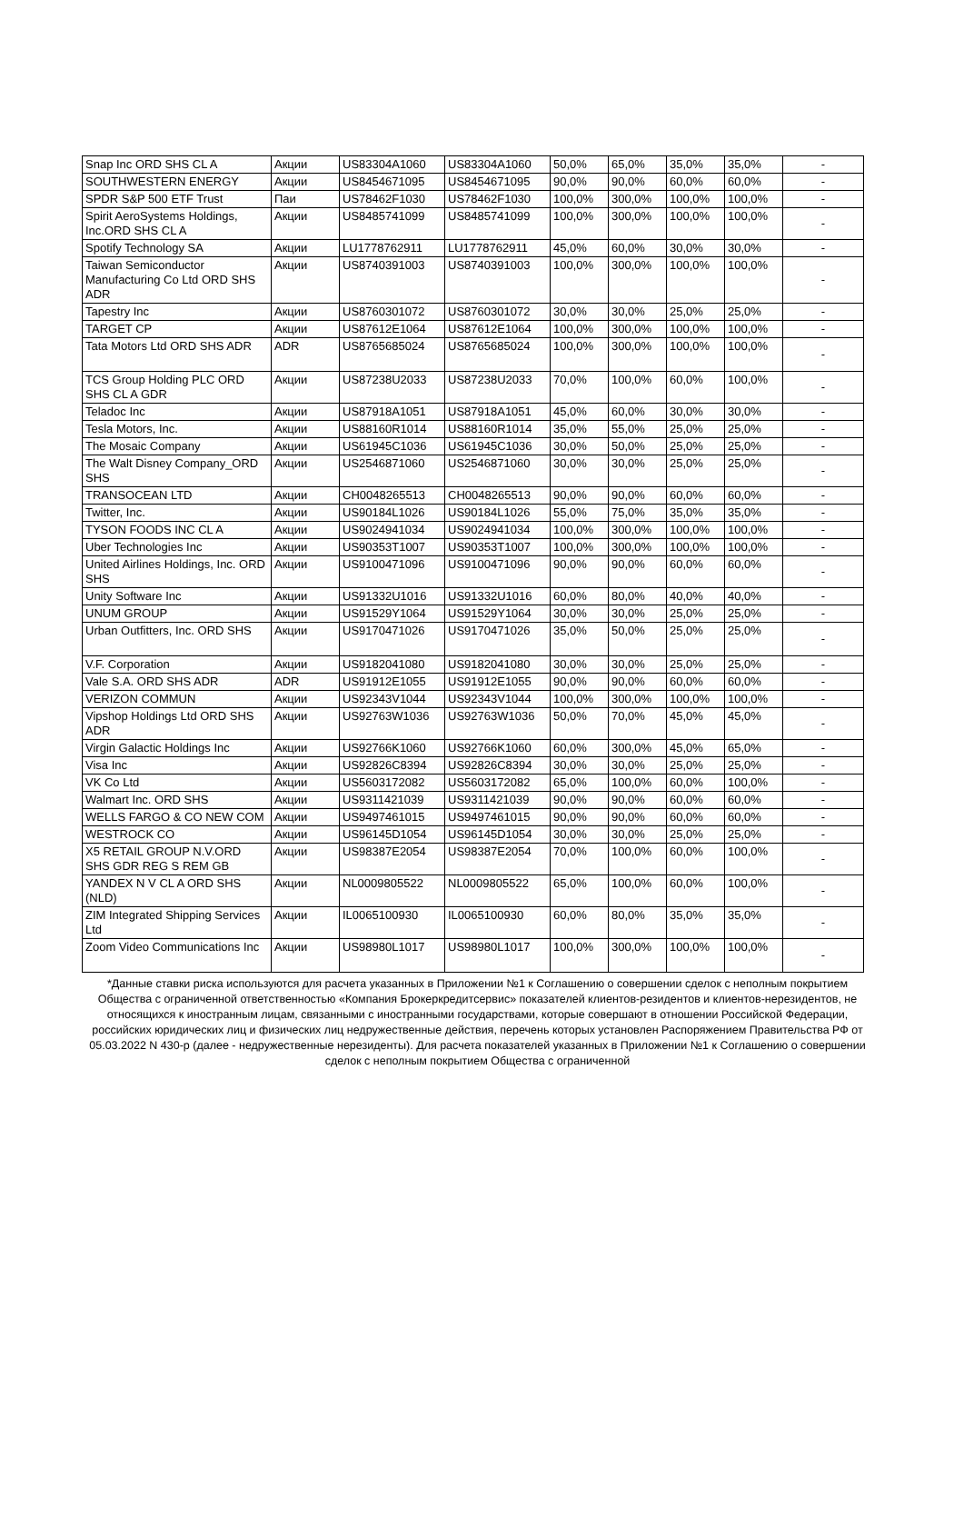| Snap Inc ORD SHS CL A | Акции | US83304A1060 | US83304A1060 | 50,0% | 65,0% | 35,0% | 35,0% | - |
| SOUTHWESTERN ENERGY | Акции | US8454671095 | US8454671095 | 90,0% | 90,0% | 60,0% | 60,0% | - |
| SPDR S&P 500 ETF Trust | Паи | US78462F1030 | US78462F1030 | 100,0% | 300,0% | 100,0% | 100,0% | - |
| Spirit AeroSystems Holdings, Inc.ORD SHS CL A | Акции | US8485741099 | US8485741099 | 100,0% | 300,0% | 100,0% | 100,0% | - |
| Spotify Technology SA | Акции | LU1778762911 | LU1778762911 | 45,0% | 60,0% | 30,0% | 30,0% | - |
| Taiwan Semiconductor Manufacturing Co Ltd ORD SHS ADR | Акции | US8740391003 | US8740391003 | 100,0% | 300,0% | 100,0% | 100,0% | - |
| Tapestry Inc | Акции | US8760301072 | US8760301072 | 30,0% | 30,0% | 25,0% | 25,0% | - |
| TARGET CP | Акции | US87612E1064 | US87612E1064 | 100,0% | 300,0% | 100,0% | 100,0% | - |
| Tata Motors Ltd ORD SHS ADR | ADR | US8765685024 | US8765685024 | 100,0% | 300,0% | 100,0% | 100,0% | - |
| TCS Group Holding PLC ORD SHS CL A GDR | Акции | US87238U2033 | US87238U2033 | 70,0% | 100,0% | 60,0% | 100,0% | - |
| Teladoc Inc | Акции | US87918A1051 | US87918A1051 | 45,0% | 60,0% | 30,0% | 30,0% | - |
| Tesla Motors, Inc. | Акции | US88160R1014 | US88160R1014 | 35,0% | 55,0% | 25,0% | 25,0% | - |
| The Mosaic Company | Акции | US61945C1036 | US61945C1036 | 30,0% | 50,0% | 25,0% | 25,0% | - |
| The Walt Disney Company_ORD SHS | Акции | US2546871060 | US2546871060 | 30,0% | 30,0% | 25,0% | 25,0% | - |
| TRANSOCEAN LTD | Акции | CH0048265513 | CH0048265513 | 90,0% | 90,0% | 60,0% | 60,0% | - |
| Twitter, Inc. | Акции | US90184L1026 | US90184L1026 | 55,0% | 75,0% | 35,0% | 35,0% | - |
| TYSON FOODS INC CL A | Акции | US9024941034 | US9024941034 | 100,0% | 300,0% | 100,0% | 100,0% | - |
| Uber Technologies Inc | Акции | US90353T1007 | US90353T1007 | 100,0% | 300,0% | 100,0% | 100,0% | - |
| United Airlines Holdings, Inc. ORD SHS | Акции | US9100471096 | US9100471096 | 90,0% | 90,0% | 60,0% | 60,0% | - |
| Unity Software Inc | Акции | US91332U1016 | US91332U1016 | 60,0% | 80,0% | 40,0% | 40,0% | - |
| UNUM GROUP | Акции | US91529Y1064 | US91529Y1064 | 30,0% | 30,0% | 25,0% | 25,0% | - |
| Urban Outfitters, Inc. ORD SHS | Акции | US9170471026 | US9170471026 | 35,0% | 50,0% | 25,0% | 25,0% | - |
| V.F. Corporation | Акции | US9182041080 | US9182041080 | 30,0% | 30,0% | 25,0% | 25,0% | - |
| Vale S.A. ORD SHS ADR | ADR | US91912E1055 | US91912E1055 | 90,0% | 90,0% | 60,0% | 60,0% | - |
| VERIZON COMMUN | Акции | US92343V1044 | US92343V1044 | 100,0% | 300,0% | 100,0% | 100,0% | - |
| Vipshop Holdings Ltd ORD SHS ADR | Акции | US92763W1036 | US92763W1036 | 50,0% | 70,0% | 45,0% | 45,0% | - |
| Virgin Galactic Holdings Inc | Акции | US92766K1060 | US92766K1060 | 60,0% | 300,0% | 45,0% | 65,0% | - |
| Visa Inc | Акции | US92826C8394 | US92826C8394 | 30,0% | 30,0% | 25,0% | 25,0% | - |
| VK Co Ltd | Акции | US5603172082 | US5603172082 | 65,0% | 100,0% | 60,0% | 100,0% | - |
| Walmart Inc. ORD SHS | Акции | US9311421039 | US9311421039 | 90,0% | 90,0% | 60,0% | 60,0% | - |
| WELLS FARGO & CO NEW COM | Акции | US9497461015 | US9497461015 | 90,0% | 90,0% | 60,0% | 60,0% | - |
| WESTROCK CO | Акции | US96145D1054 | US96145D1054 | 30,0% | 30,0% | 25,0% | 25,0% | - |
| X5 RETAIL GROUP N.V.ORD SHS GDR REG S REM GB | Акции | US98387E2054 | US98387E2054 | 70,0% | 100,0% | 60,0% | 100,0% | - |
| YANDEX N V CL A ORD SHS (NLD) | Акции | NL0009805522 | NL0009805522 | 65,0% | 100,0% | 60,0% | 100,0% | - |
| ZIM Integrated Shipping Services Ltd | Акции | IL0065100930 | IL0065100930 | 60,0% | 80,0% | 35,0% | 35,0% | - |
| Zoom Video Communications Inc | Акции | US98980L1017 | US98980L1017 | 100,0% | 300,0% | 100,0% | 100,0% | - |
*Данные ставки риска используются для расчета указанных в Приложении №1 к Соглашению о совершении сделок с неполным покрытием Общества с ограниченной ответственностью «Компания Брокеркредитсервис» показателей клиентов-резидентов и клиентов-нерезидентов, не относящихся к иностранным лицам, связанными с иностранными государствами, которые совершают в отношении Российской Федерации, российских юридических лиц и физических лиц недружественные действия, перечень которых установлен Распоряжением Правительства РФ от 05.03.2022 N 430-р (далее - недружественные нерезиденты). Для расчета показателей указанных в Приложении №1 к Соглашению о совершении сделок с неполным покрытием Общества с ограниченной